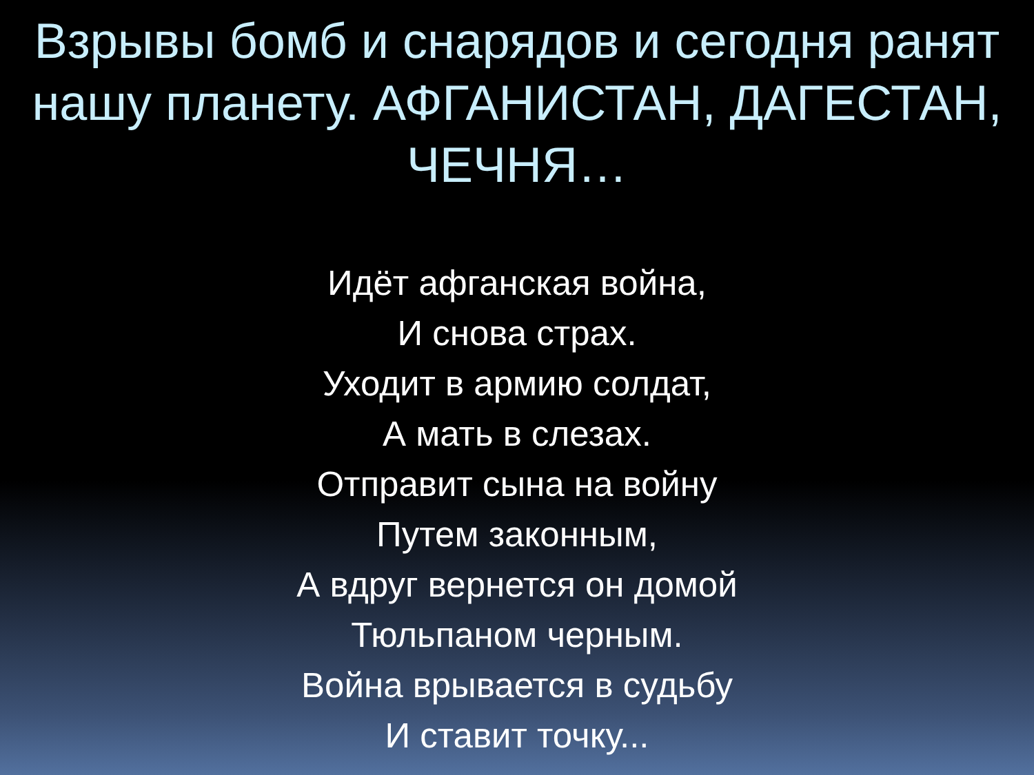Взрывы бомб и снарядов и сегодня ранят нашу планету. АФГАНИСТАН, ДАГЕСТАН, ЧЕЧНЯ…
Идёт афганская война,
И снова страх.
Уходит в армию солдат,
А мать в слезах.
Отправит сына на войну
Путем законным,
А вдруг вернется он домой
Тюльпаном черным.
Война врывается в судьбу
И ставит точку...